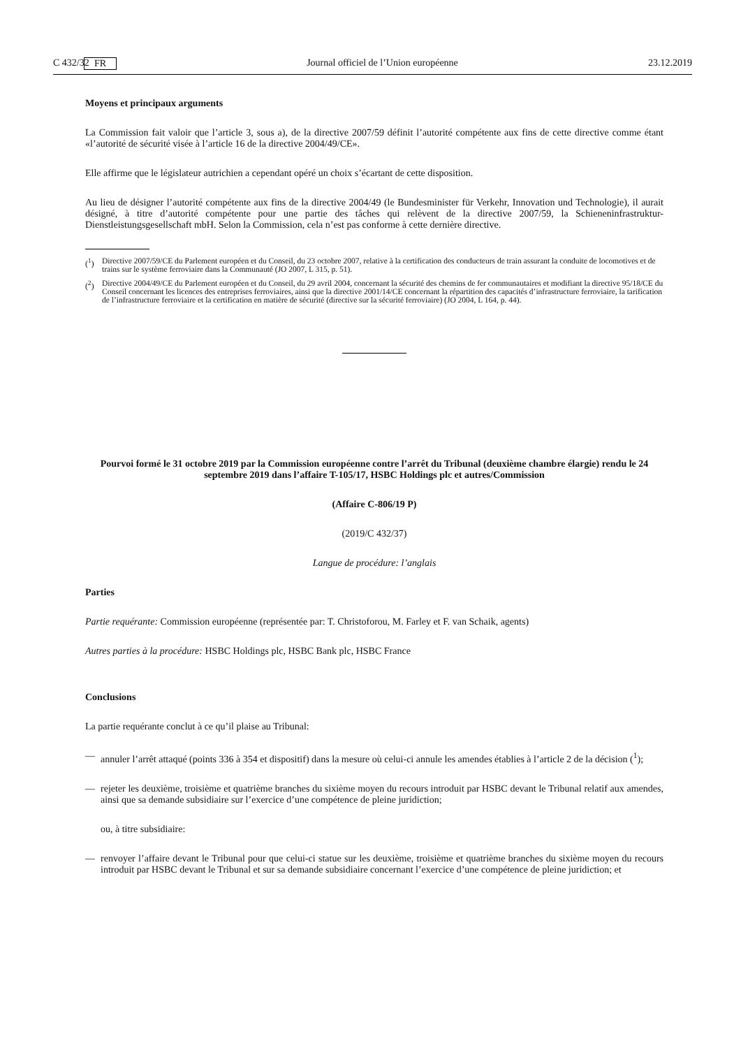C 432/32 FR Journal officiel de l’Union européenne 23.12.2019
Moyens et principaux arguments
La Commission fait valoir que l’article 3, sous a), de la directive 2007/59 définit l’autorité compétente aux fins de cette directive comme étant «l’autorité de sécurité visée à l’article 16 de la directive 2004/49/CE».
Elle affirme que le législateur autrichien a cependant opéré un choix s’écartant de cette disposition.
Au lieu de désigner l’autorité compétente aux fins de la directive 2004/49 (le Bundesminister für Verkehr, Innovation und Technologie), il aurait désigné, à titre d’autorité compétente pour une partie des tâches qui relèvent de la directive 2007/59, la Schieneninfrastruktur-Dienstleistungsgesellschaft mbH. Selon la Commission, cela n’est pas conforme à cette dernière directive.
(<sup>1</sup>) Directive 2007/59/CE du Parlement européen et du Conseil, du 23 octobre 2007, relative à la certification des conducteurs de train assurant la conduite de locomotives et de trains sur le système ferroviaire dans la Communauté (JO 2007, L 315, p. 51).
(<sup>2</sup>) Directive 2004/49/CE du Parlement européen et du Conseil, du 29 avril 2004, concernant la sécurité des chemins de fer communautaires et modifiant la directive 95/18/CE du Conseil concernant les licences des entreprises ferroviaires, ainsi que la directive 2001/14/CE concernant la répartition des capacités d’infrastructure ferroviaire, la tarification de l’infrastructure ferroviaire et la certification en matière de sécurité (directive sur la sécurité ferroviaire) (JO 2004, L 164, p. 44).
Pourvoi formé le 31 octobre 2019 par la Commission européenne contre l’arrêt du Tribunal (deuxième chambre élargie) rendu le 24 septembre 2019 dans l’affaire T-105/17, HSBC Holdings plc et autres/Commission
(Affaire C-806/19 P)
(2019/C 432/37)
Langue de procédure: l’anglais
Parties
Partie requérante: Commission européenne (représentée par: T. Christoforou, M. Farley et F. van Schaik, agents)
Autres parties à la procédure: HSBC Holdings plc, HSBC Bank plc, HSBC France
Conclusions
La partie requérante conclut à ce qu’il plaise au Tribunal:
— annuler l’arrêt attaqué (points 336 à 354 et dispositif) dans la mesure où celui-ci annule les amendes établies à l’article 2 de la décision (<sup>1</sup>);
— rejeter les deuxième, troisième et quatrième branches du sixième moyen du recours introduit par HSBC devant le Tribunal relatif aux amendes, ainsi que sa demande subsidiaire sur l’exercice d’une compétence de pleine juridiction;
ou, à titre subsidiaire:
— renvoyer l’affaire devant le Tribunal pour que celui-ci statue sur les deuxième, troisième et quatrième branches du sixième moyen du recours introduit par HSBC devant le Tribunal et sur sa demande subsidiaire concernant l’exercice d’une compétence de pleine juridiction; et